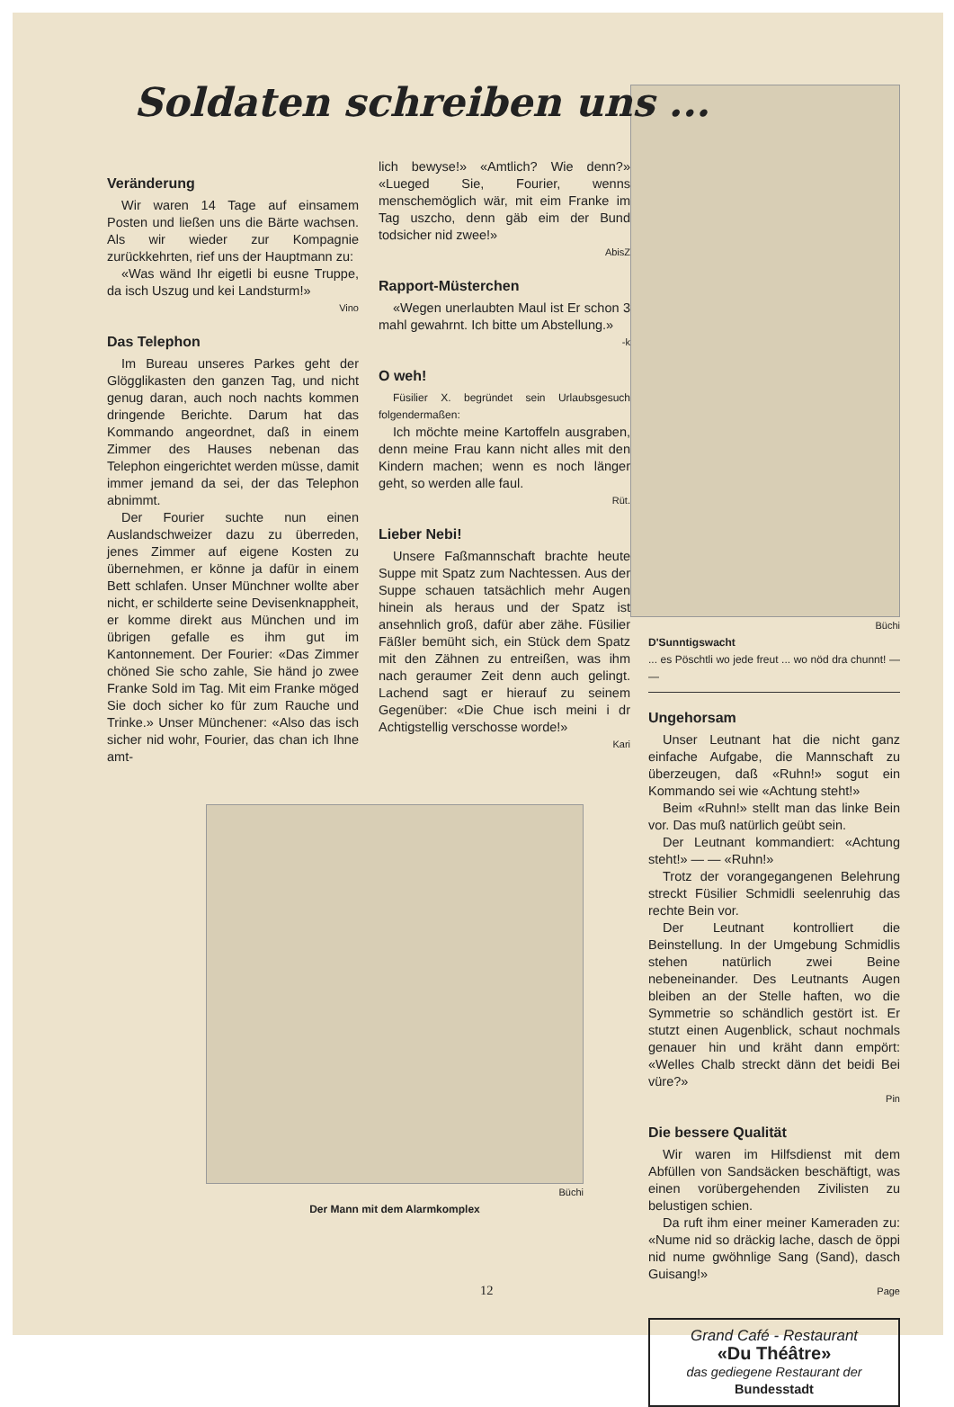Soldaten schreiben uns ...
Veränderung
Wir waren 14 Tage auf einsamem Posten und ließen uns die Bärte wachsen. Als wir wieder zur Kompagnie zurückkehrten, rief uns der Hauptmann zu:
«Was wänd Ihr eigetli bi eusne Truppe, da isch Uszug und kei Landsturm!»
Vino
Das Telephon
Im Bureau unseres Parkes geht der Glögglikasten den ganzen Tag, und nicht genug daran, auch noch nachts kommen dringende Berichte. Darum hat das Kommando angeordnet, daß in einem Zimmer des Hauses nebenan das Telephon eingerichtet werden müsse, damit immer jemand da sei, der das Telephon abnimmt.
Der Fourier suchte nun einen Auslandschweizer dazu zu überreden, jenes Zimmer auf eigene Kosten zu übernehmen, er könne ja dafür in einem Bett schlafen. Unser Münchner wollte aber nicht, er schilderte seine Devisenknappheit, er komme direkt aus München und im übrigen gefalle es ihm gut im Kantonnement. Der Fourier: «Das Zimmer chöned Sie scho zahle, Sie händ jo zwee Franke Sold im Tag. Mit eim Franke möged Sie doch sicher ko für zum Rauche und Trinke.» Unser Münchener: «Also das isch sicher nid wohr, Fourier, das chan ich Ihne amt-
lich bewyse!» «Amtlich? Wie denn?» «Lueged Sie, Fourier, wenns menschemöglich wär, mit eim Franke im Tag uszcho, denn gäb eim der Bund todsicher nid zwee!»
AbisZ
Rapport-Müsterchen
«Wegen unerlaubten Maul ist Er schon 3 mahl gewahrnt. Ich bitte um Abstellung.»
-k
O weh!
Füsilier X. begründet sein Urlaubsgesuch folgendermaßen:
Ich möchte meine Kartoffeln ausgraben, denn meine Frau kann nicht alles mit den Kindern machen; wenn es noch länger geht, so werden alle faul.
Rüt.
Lieber Nebi!
Unsere Faßmannschaft brachte heute Suppe mit Spatz zum Nachtessen. Aus der Suppe schauen tatsächlich mehr Augen hinein als heraus und der Spatz ist ansehnlich groß, dafür aber zähe. Füsilier Fäßler bemüht sich, ein Stück dem Spatz mit den Zähnen zu entreißen, was ihm nach geraumer Zeit denn auch gelingt. Lachend sagt er hierauf zu seinem Gegenüber: «Die Chue isch meini i dr Achtigstellig verschosse worde!»
Kari
Büchi
D'Sunntigswacht
... es Pöschtli wo jede freut ... wo nöd dra chunnt! — —
Ungehorsam
Unser Leutnant hat die nicht ganz einfache Aufgabe, die Mannschaft zu überzeugen, daß «Ruhn!» sogut ein Kommando sei wie «Achtung steht!»
Beim «Ruhn!» stellt man das linke Bein vor. Das muß natürlich geübt sein.
Der Leutnant kommandiert: «Achtung steht!» — — «Ruhn!»
Trotz der vorangegangenen Belehrung streckt Füsilier Schmidli seelenruhig das rechte Bein vor.
Der Leutnant kontrolliert die Beinstellung. In der Umgebung Schmidlis stehen natürlich zwei Beine nebeneinander. Des Leutnants Augen bleiben an der Stelle haften, wo die Symmetrie so schändlich gestört ist. Er stutzt einen Augenblick, schaut nochmals genauer hin und kräht dann empört: «Welles Chalb streckt dänn det beidi Bei vüre?»
Pin
Die bessere Qualität
Wir waren im Hilfsdienst mit dem Abfüllen von Sandsäcken beschäftigt, was einen vorübergehenden Zivilisten zu belustigen schien.
Da ruft ihm einer meiner Kameraden zu: «Nume nid so dräckig lache, dasch de öppi nid nume gwöhnlige Sang (Sand), dasch Guisang!»
Page
Grand Café - Restaurant
«Du Théâtre»
das gediegene Restaurant der
Bundesstadt
Büchi
Der Mann mit dem Alarmkomplex
12